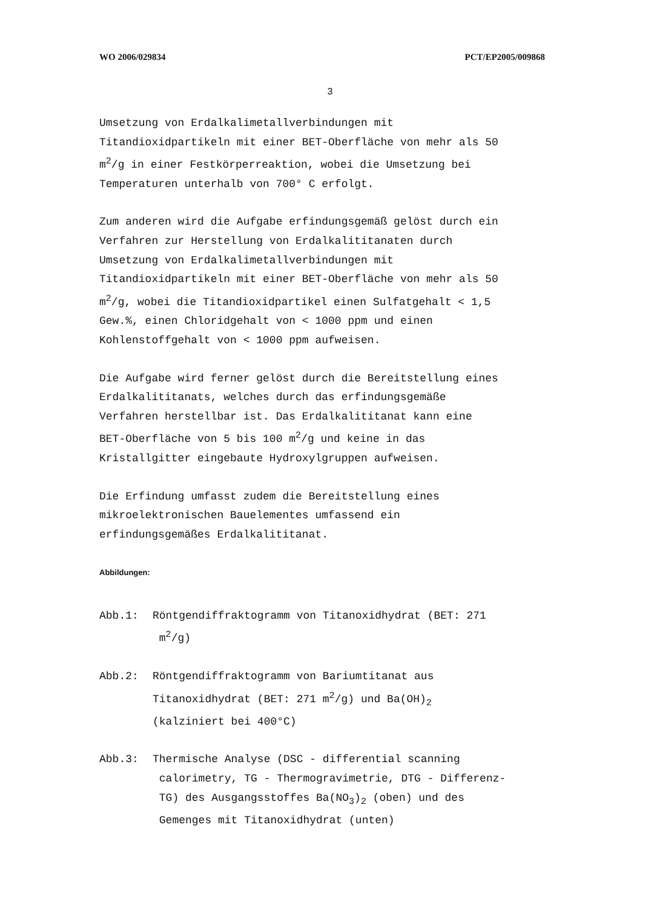WO 2006/029834 PCT/EP2005/009868
3
Umsetzung von Erdalkalimetallverbindungen mit
Titandioxidpartikeln mit einer BET-Oberfläche von mehr als 50
m<sup>2</sup>/g in einer Festkörperreaktion, wobei die Umsetzung bei
Temperaturen unterhalb von 700° C erfolgt.
Zum anderen wird die Aufgabe erfindungsgemäß gelöst durch ein
Verfahren zur Herstellung von Erdalkalititanaten durch
Umsetzung von Erdalkalimetallverbindungen mit
Titandioxidpartikeln mit einer BET-Oberfläche von mehr als 50
m<sup>2</sup>/g, wobei die Titandioxidpartikel einen Sulfatgehalt < 1,5
Gew.%, einen Chloridgehalt von < 1000 ppm und einen
Kohlenstoffgehalt von < 1000 ppm aufweisen.
Die Aufgabe wird ferner gelöst durch die Bereitstellung eines
Erdalkalititanats, welches durch das erfindungsgemäße
Verfahren herstellbar ist. Das Erdalkalititanat kann eine
BET-Oberfläche von 5 bis 100 m<sup>2</sup>/g und keine in das
Kristallgitter eingebaute Hydroxylgruppen aufweisen.
Die Erfindung umfasst zudem die Bereitstellung eines
mikroelektronischen Bauelementes umfassend ein
erfindungsgemäßes Erdalkalititanat.
Abbildungen:
Abb.1: Röntgendiffraktogramm von Titanoxidhydrat (BET: 271
m<sup>2</sup>/g)
Abb.2: Röntgendiffraktogramm von Bariumtitanat aus
Titanoxidhydrat (BET: 271 m<sup>2</sup>/g) und Ba(OH)<sub>2</sub>
(kalziniert bei 400°C)
Abb.3: Thermische Analyse (DSC - differential scanning
calorimetry, TG - Thermogravimetrie, DTG - Differenz-
TG) des Ausgangsstoffes Ba(NO<sub>3</sub>)<sub>2</sub> (oben) und des
Gemenges mit Titanoxidhydrat (unten)